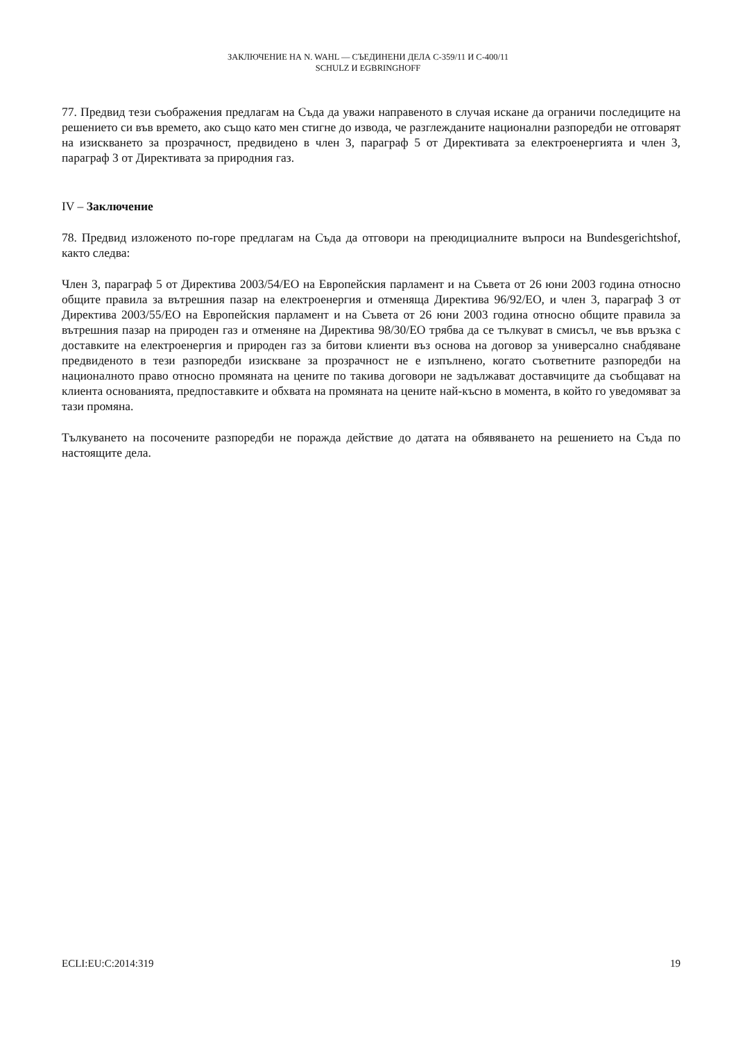ЗАКЛЮЧЕНИЕ НА N. WAHL — СЪЕДИНЕНИ ДЕЛА C-359/11 И C-400/11
SCHULZ И EGBRINGHOFF
77. Предвид тези съображения предлагам на Съда да уважи направеното в случая искане да ограничи последиците на решението си във времето, ако също като мен стигне до извода, че разглежданите национални разпоредби не отговарят на изискването за прозрачност, предвидено в член 3, параграф 5 от Директивата за електроенергията и член 3, параграф 3 от Директивата за природния газ.
IV – Заключение
78. Предвид изложеното по-горе предлагам на Съда да отговори на преюдициалните въпроси на Bundesgerichtshof, както следва:
Член 3, параграф 5 от Директива 2003/54/ЕО на Европейския парламент и на Съвета от 26 юни 2003 година относно общите правила за вътрешния пазар на електроенергия и отменяща Директива 96/92/ЕО, и член 3, параграф 3 от Директива 2003/55/ЕО на Европейския парламент и на Съвета от 26 юни 2003 година относно общите правила за вътрешния пазар на природен газ и отменяне на Директива 98/30/ЕО трябва да се тълкуват в смисъл, че във връзка с доставките на електроенергия и природен газ за битови клиенти въз основа на договор за универсално снабдяване предвиденото в тези разпоредби изискване за прозрачност не е изпълнено, когато съответните разпоредби на националното право относно промяната на цените по такива договори не задължават доставчиците да съобщават на клиента основанията, предпоставките и обхвата на промяната на цените най-късно в момента, в който го уведомяват за тази промяна.
Тълкуването на посочените разпоредби не поражда действие до датата на обявяването на решението на Съда по настоящите дела.
ECLI:EU:C:2014:319 19